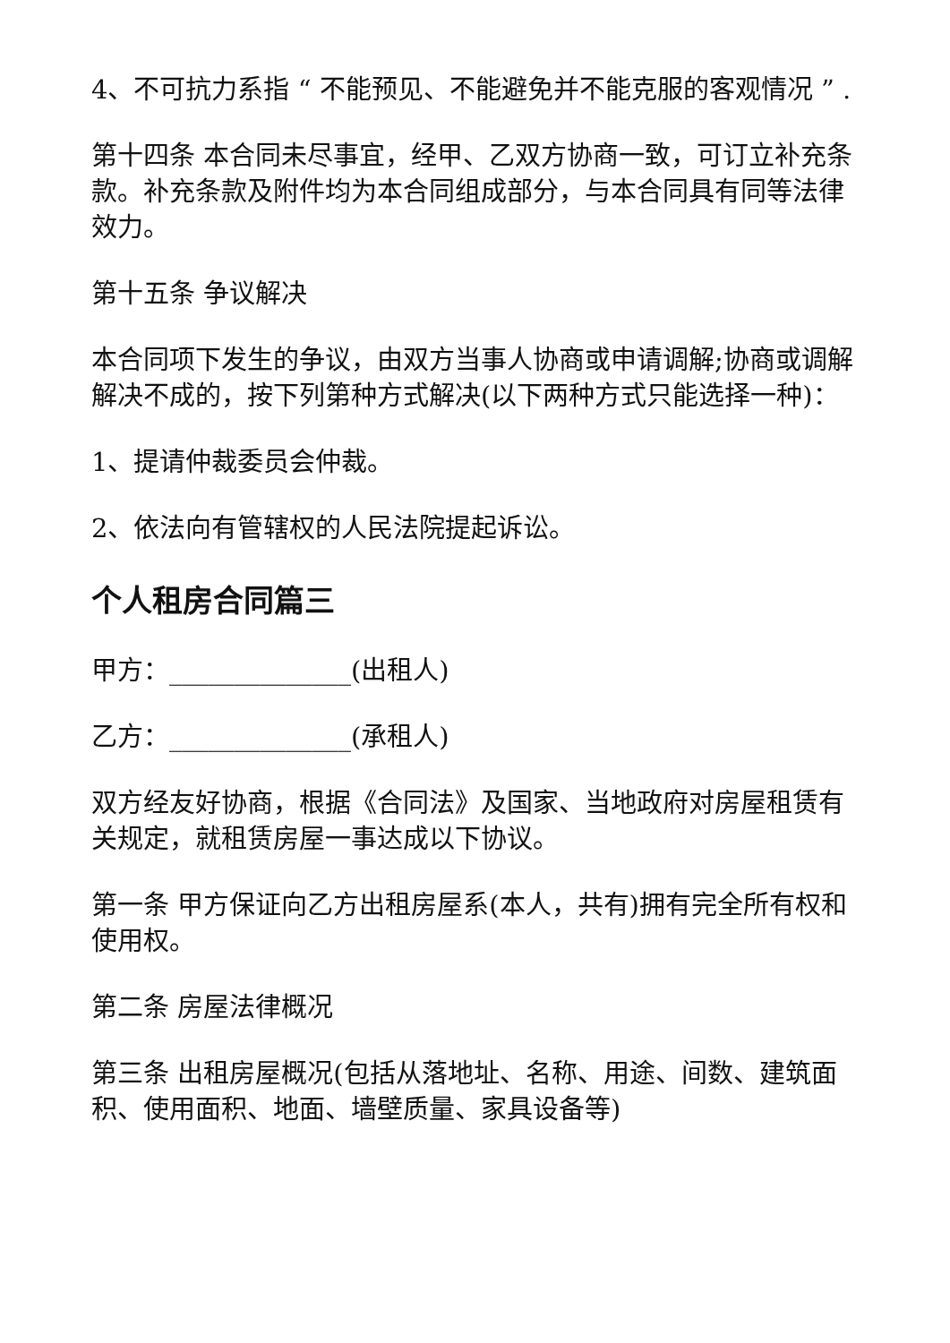4、不可抗力系指 “ 不能预见、不能避免并不能克服的客观情况 ” .
第十四条 本合同未尽事宜，经甲、乙双方协商一致，可订立补充条款。补充条款及附件均为本合同组成部分，与本合同具有同等法律效力。
第十五条 争议解决
本合同项下发生的争议，由双方当事人协商或申请调解;协商或调解解决不成的，按下列第种方式解决(以下两种方式只能选择一种)：
1、提请仲裁委员会仲裁。
2、依法向有管辖权的人民法院提起诉讼。
个人租房合同篇三
甲方：______________(出租人)
乙方：______________(承租人)
双方经友好协商，根据《合同法》及国家、当地政府对房屋租赁有关规定，就租赁房屋一事达成以下协议。
第一条 甲方保证向乙方出租房屋系(本人，共有)拥有完全所有权和使用权。
第二条 房屋法律概况
第三条 出租房屋概况(包括从落地址、名称、用途、间数、建筑面积、使用面积、地面、墙壁质量、家具设备等)